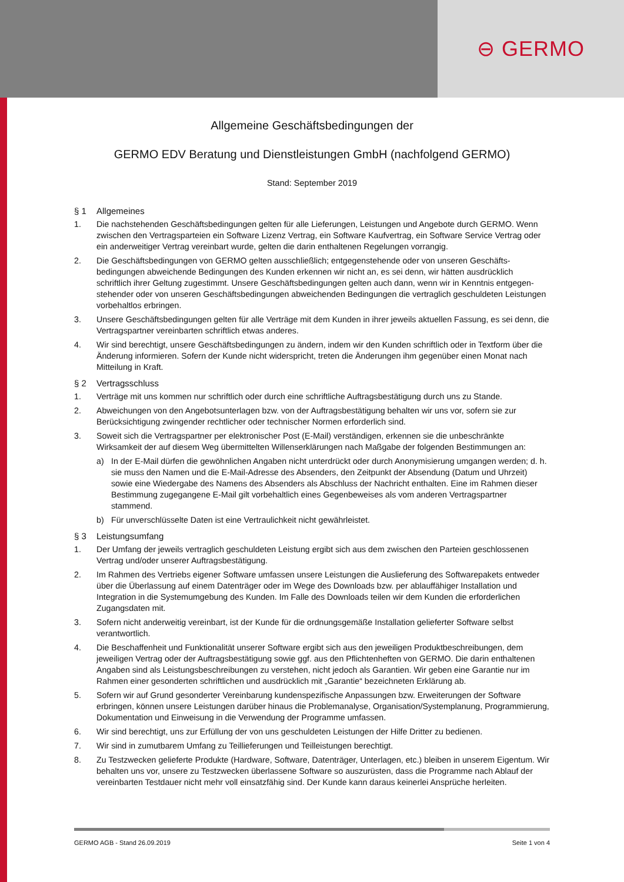⊖ GERMO
Allgemeine Geschäftsbedingungen der
GERMO EDV Beratung und Dienstleistungen GmbH (nachfolgend GERMO)
Stand: September 2019
§ 1 Allgemeines
1. Die nachstehenden Geschäftsbedingungen gelten für alle Lieferungen, Leistungen und Angebote durch GERMO. Wenn zwischen den Vertragsparteien ein Software Lizenz Vertrag, ein Software Kaufvertrag, ein Software Service Vertrag oder ein anderweitiger Vertrag vereinbart wurde, gelten die darin enthaltenen Regelungen vorrangig.
2. Die Geschäftsbedingungen von GERMO gelten ausschließlich; entgegenstehende oder von unseren Geschäfts­bedingungen abweichende Bedingungen des Kunden erkennen wir nicht an, es sei denn, wir hätten ausdrücklich schriftlich ihrer Geltung zugestimmt. Unsere Geschäftsbedingungen gelten auch dann, wenn wir in Kenntnis entgegen­stehender oder von unseren Geschäftsbedingungen abweichenden Bedingungen die vertraglich geschuldeten Leistungen vorbehaltlos erbringen.
3. Unsere Geschäftsbedingungen gelten für alle Verträge mit dem Kunden in ihrer jeweils aktuellen Fassung, es sei denn, die Vertragspartner vereinbarten schriftlich etwas anderes.
4. Wir sind berechtigt, unsere Geschäftsbedingungen zu ändern, indem wir den Kunden schriftlich oder in Textform über die Änderung informieren. Sofern der Kunde nicht widerspricht, treten die Änderungen ihm gegenüber einen Monat nach Mitteilung in Kraft.
§ 2 Vertragsschluss
1. Verträge mit uns kommen nur schriftlich oder durch eine schriftliche Auftragsbestätigung durch uns zu Stande.
2. Abweichungen von den Angebotsunterlagen bzw. von der Auftragsbestätigung behalten wir uns vor, sofern sie zur Berücksichtigung zwingender rechtlicher oder technischer Normen erforderlich sind.
3. Soweit sich die Vertragspartner per elektronischer Post (E-Mail) verständigen, erkennen sie die unbeschränkte Wirksamkeit der auf diesem Weg übermittelten Willenserklärungen nach Maßgabe der folgenden Bestimmungen an:
a) In der E-Mail dürfen die gewöhnlichen Angaben nicht unterdrückt oder durch Anonymisierung umgangen werden; d. h. sie muss den Namen und die E-Mail-Adresse des Absenders, den Zeitpunkt der Absendung (Datum und Uhrzeit) sowie eine Wiedergabe des Namens des Absenders als Abschluss der Nachricht enthalten. Eine im Rahmen dieser Bestimmung zugegangene E-Mail gilt vorbehaltlich eines Gegenbeweises als vom anderen Vertragspartner stammend.
b) Für unverschlüsselte Daten ist eine Vertraulichkeit nicht gewährleistet.
§ 3 Leistungsumfang
1. Der Umfang der jeweils vertraglich geschuldeten Leistung ergibt sich aus dem zwischen den Parteien geschlossenen Vertrag und/oder unserer Auftragsbestätigung.
2. Im Rahmen des Vertriebs eigener Software umfassen unsere Leistungen die Auslieferung des Softwarepakets entweder über die Überlassung auf einem Datenträger oder im Wege des Downloads bzw. per ablauffähiger Installation und Integration in die Systemumgebung des Kunden. Im Falle des Downloads teilen wir dem Kunden die erforderlichen Zugangsdaten mit.
3. Sofern nicht anderweitig vereinbart, ist der Kunde für die ordnungsgemäße Installation gelieferter Software selbst verantwortlich.
4. Die Beschaffenheit und Funktionalität unserer Software ergibt sich aus den jeweiligen Produktbeschreibungen, dem jeweiligen Vertrag oder der Auftragsbestätigung sowie ggf. aus den Pflichtenheften von GERMO. Die darin enthaltenen Angaben sind als Leistungsbeschreibungen zu verstehen, nicht jedoch als Garantien. Wir geben eine Garantie nur im Rahmen einer gesonderten schriftlichen und ausdrücklich mit „Garantie“ bezeichneten Erklärung ab.
5. Sofern wir auf Grund gesonderter Vereinbarung kundenspezifische Anpassungen bzw. Erweiterungen der Software erbringen, können unsere Leistungen darüber hinaus die Problemanalyse, Organisation/Systemplanung, Programmierung, Dokumentation und Einweisung in die Verwendung der Programme umfassen.
6. Wir sind berechtigt, uns zur Erfüllung der von uns geschuldeten Leistungen der Hilfe Dritter zu bedienen.
7. Wir sind in zumutbarem Umfang zu Teillieferungen und Teilleistungen berechtigt.
8. Zu Testzwecken gelieferte Produkte (Hardware, Software, Datenträger, Unterlagen, etc.) bleiben in unserem Eigentum. Wir behalten uns vor, unsere zu Testzwecken überlassene Software so auszurüsten, dass die Programme nach Ablauf der vereinbarten Testdauer nicht mehr voll einsatzfähig sind. Der Kunde kann daraus keinerlei Ansprüche herleiten.
GERMO AGB - Stand 26.09.2019 Seite 1 von 4